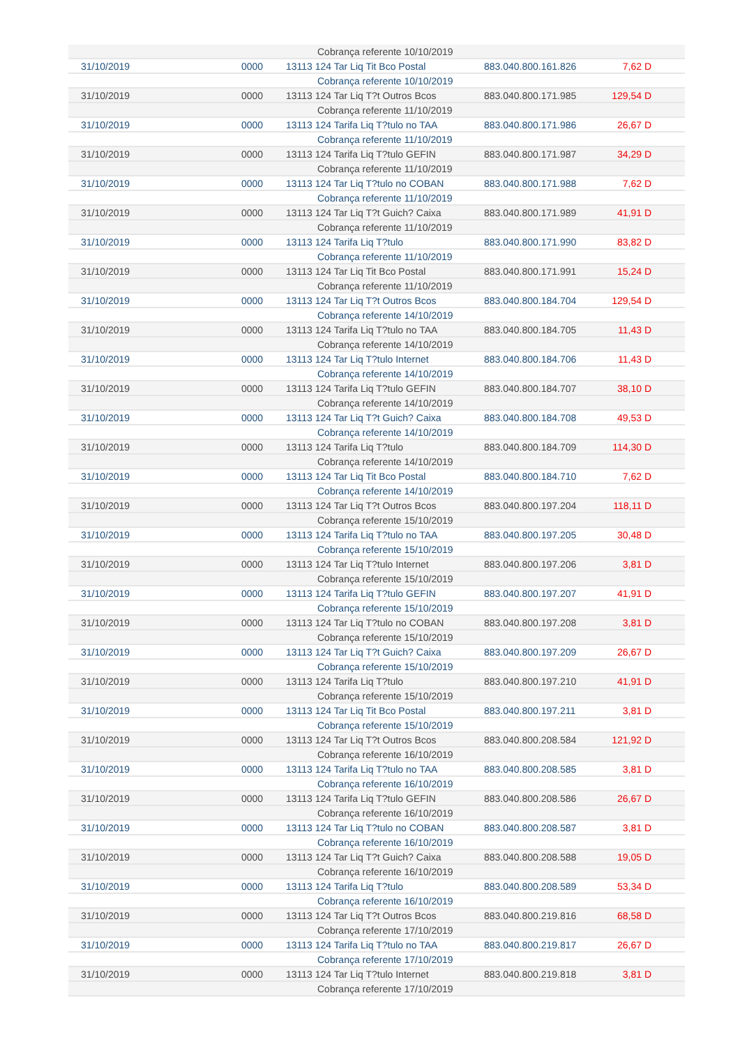| | | Cobrança referente 10/10/2019 | | | |
| 31/10/2019 | 0000 | 13113 124 Tar Liq Tit Bco Postal | 883.040.800.161.826 | 7,62 D | |
| | | Cobrança referente 10/10/2019 | | | |
| 31/10/2019 | 0000 | 13113 124 Tar Liq T?t Outros Bcos | 883.040.800.171.985 | 129,54 D | |
| | | Cobrança referente 11/10/2019 | | | |
| 31/10/2019 | 0000 | 13113 124 Tarifa Liq T?tulo no TAA | 883.040.800.171.986 | 26,67 D | |
| | | Cobrança referente 11/10/2019 | | | |
| 31/10/2019 | 0000 | 13113 124 Tarifa Liq T?tulo GEFIN | 883.040.800.171.987 | 34,29 D | |
| | | Cobrança referente 11/10/2019 | | | |
| 31/10/2019 | 0000 | 13113 124 Tar Liq T?tulo no COBAN | 883.040.800.171.988 | 7,62 D | |
| | | Cobrança referente 11/10/2019 | | | |
| 31/10/2019 | 0000 | 13113 124 Tar Liq T?t Guich? Caixa | 883.040.800.171.989 | 41,91 D | |
| | | Cobrança referente 11/10/2019 | | | |
| 31/10/2019 | 0000 | 13113 124 Tarifa Liq T?tulo | 883.040.800.171.990 | 83,82 D | |
| | | Cobrança referente 11/10/2019 | | | |
| 31/10/2019 | 0000 | 13113 124 Tar Liq Tit Bco Postal | 883.040.800.171.991 | 15,24 D | |
| | | Cobrança referente 11/10/2019 | | | |
| 31/10/2019 | 0000 | 13113 124 Tar Liq T?t Outros Bcos | 883.040.800.184.704 | 129,54 D | |
| | | Cobrança referente 14/10/2019 | | | |
| 31/10/2019 | 0000 | 13113 124 Tarifa Liq T?tulo no TAA | 883.040.800.184.705 | 11,43 D | |
| | | Cobrança referente 14/10/2019 | | | |
| 31/10/2019 | 0000 | 13113 124 Tar Liq T?tulo Internet | 883.040.800.184.706 | 11,43 D | |
| | | Cobrança referente 14/10/2019 | | | |
| 31/10/2019 | 0000 | 13113 124 Tarifa Liq T?tulo GEFIN | 883.040.800.184.707 | 38,10 D | |
| | | Cobrança referente 14/10/2019 | | | |
| 31/10/2019 | 0000 | 13113 124 Tar Liq T?t Guich? Caixa | 883.040.800.184.708 | 49,53 D | |
| | | Cobrança referente 14/10/2019 | | | |
| 31/10/2019 | 0000 | 13113 124 Tarifa Liq T?tulo | 883.040.800.184.709 | 114,30 D | |
| | | Cobrança referente 14/10/2019 | | | |
| 31/10/2019 | 0000 | 13113 124 Tar Liq Tit Bco Postal | 883.040.800.184.710 | 7,62 D | |
| | | Cobrança referente 14/10/2019 | | | |
| 31/10/2019 | 0000 | 13113 124 Tar Liq T?t Outros Bcos | 883.040.800.197.204 | 118,11 D | |
| | | Cobrança referente 15/10/2019 | | | |
| 31/10/2019 | 0000 | 13113 124 Tarifa Liq T?tulo no TAA | 883.040.800.197.205 | 30,48 D | |
| | | Cobrança referente 15/10/2019 | | | |
| 31/10/2019 | 0000 | 13113 124 Tar Liq T?tulo Internet | 883.040.800.197.206 | 3,81 D | |
| | | Cobrança referente 15/10/2019 | | | |
| 31/10/2019 | 0000 | 13113 124 Tarifa Liq T?tulo GEFIN | 883.040.800.197.207 | 41,91 D | |
| | | Cobrança referente 15/10/2019 | | | |
| 31/10/2019 | 0000 | 13113 124 Tar Liq T?tulo no COBAN | 883.040.800.197.208 | 3,81 D | |
| | | Cobrança referente 15/10/2019 | | | |
| 31/10/2019 | 0000 | 13113 124 Tar Liq T?t Guich? Caixa | 883.040.800.197.209 | 26,67 D | |
| | | Cobrança referente 15/10/2019 | | | |
| 31/10/2019 | 0000 | 13113 124 Tarifa Liq T?tulo | 883.040.800.197.210 | 41,91 D | |
| | | Cobrança referente 15/10/2019 | | | |
| 31/10/2019 | 0000 | 13113 124 Tar Liq Tit Bco Postal | 883.040.800.197.211 | 3,81 D | |
| | | Cobrança referente 15/10/2019 | | | |
| 31/10/2019 | 0000 | 13113 124 Tar Liq T?t Outros Bcos | 883.040.800.208.584 | 121,92 D | |
| | | Cobrança referente 16/10/2019 | | | |
| 31/10/2019 | 0000 | 13113 124 Tarifa Liq T?tulo no TAA | 883.040.800.208.585 | 3,81 D | |
| | | Cobrança referente 16/10/2019 | | | |
| 31/10/2019 | 0000 | 13113 124 Tarifa Liq T?tulo GEFIN | 883.040.800.208.586 | 26,67 D | |
| | | Cobrança referente 16/10/2019 | | | |
| 31/10/2019 | 0000 | 13113 124 Tar Liq T?tulo no COBAN | 883.040.800.208.587 | 3,81 D | |
| | | Cobrança referente 16/10/2019 | | | |
| 31/10/2019 | 0000 | 13113 124 Tar Liq T?t Guich? Caixa | 883.040.800.208.588 | 19,05 D | |
| | | Cobrança referente 16/10/2019 | | | |
| 31/10/2019 | 0000 | 13113 124 Tarifa Liq T?tulo | 883.040.800.208.589 | 53,34 D | |
| | | Cobrança referente 16/10/2019 | | | |
| 31/10/2019 | 0000 | 13113 124 Tar Liq T?t Outros Bcos | 883.040.800.219.816 | 68,58 D | |
| | | Cobrança referente 17/10/2019 | | | |
| 31/10/2019 | 0000 | 13113 124 Tarifa Liq T?tulo no TAA | 883.040.800.219.817 | 26,67 D | |
| | | Cobrança referente 17/10/2019 | | | |
| 31/10/2019 | 0000 | 13113 124 Tar Liq T?tulo Internet | 883.040.800.219.818 | 3,81 D | |
| | | Cobrança referente 17/10/2019 | | | |